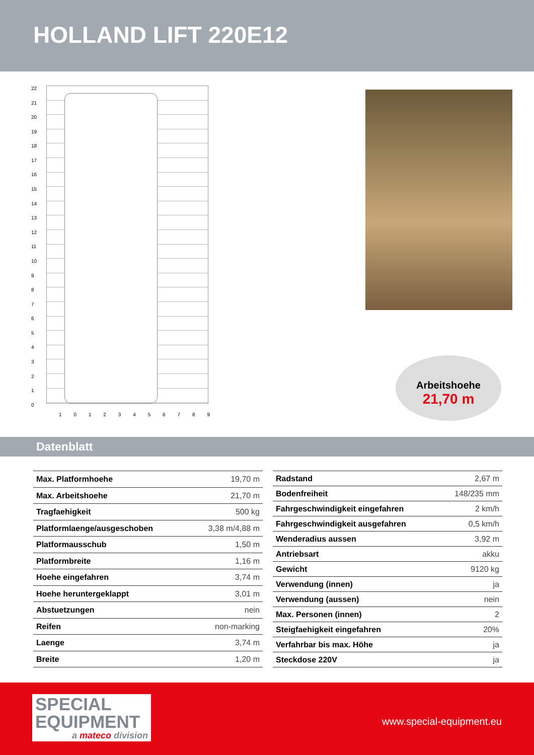HOLLAND LIFT 220E12
22
21
20
19
18
17
16
15
14
13
12
11
10
9876543210
1 0 1 2 3 4 5 6 7 8 9
Arbeitshoehe
21,70 m
Datenblatt
| Max. Platformhoehe | 19,70 m |
| Max. Arbeitshoehe | 21,70 m |
| Tragfaehigkeit | 500 kg |
| Platformlaenge/ausgeschoben | 3,38 m/4,88 m |
| Platformausschub | 1,50 m |
| Platformbreite | 1,16 m |
| Hoehe eingefahren | 3,74 m |
| Hoehe heruntergeklappt | 3,01 m |
| Abstuetzungen | nein |
| Reifen | non-marking |
| Laenge | 3,74 m |
| Breite | 1,20 m |
| Radstand | 2,67 m |
| Bodenfreiheit | 148/235 mm |
| Fahrgeschwindigkeit eingefahren | 2 km/h |
| Fahrgeschwindigkeit ausgefahren | 0,5 km/h |
| Wenderadius aussen | 3,92 m |
| Antriebsart | akku |
| Gewicht | 9120 kg |
| Verwendung (innen) | ja |
| Verwendung (aussen) | nein |
| Max. Personen (innen) | 2 |
| Steigfaehigkeit eingefahren | 20% |
| Verfahrbar bis max. Höhe | ja |
| Steckdose 220V | ja |
SPECIAL
EQUIPMENT
a mateco division
www.special-equipment.eu